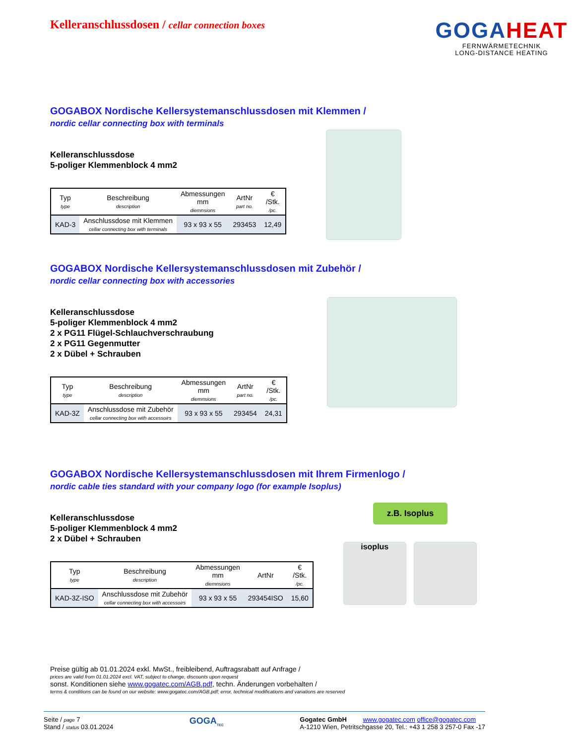Kelleranschlussdosen / cellar connection boxes
GOGA HEAT
FERNWÄRMETECHNIK
LONG-DISTANCE HEATING
GOGABOX Nordische Kellersystemanschlussdosen mit Klemmen /
nordic cellar connecting box with terminals
Kelleranschlussdose
5-poliger Klemmenblock 4 mm2
| Typ type | Beschreibung description | Abmessungen mm diemnsions | ArtNr part no. | € /Stk. /pc. |
| --- | --- | --- | --- | --- |
| KAD-3 | Anschlussdose mit Klemmen cellar connecting box with terminals | 93 x 93 x 55 | 293453 | 12,49 |
GOGABOX Nordische Kellersystemanschlussdosen mit Zubehör /
nordic cellar connecting box with accessories
Kelleranschlussdose
5-poliger Klemmenblock 4 mm2
2 x PG11 Flügel-Schlauchverschraubung
2 x PG11 Gegenmutter
2 x Dübel + Schrauben
| Typ type | Beschreibung description | Abmessungen mm diemnsions | ArtNr part no. | € /Stk. /pc. |
| --- | --- | --- | --- | --- |
| KAD-3Z | Anschlussdose mit Zubehör cellar connecting box with accessoirs | 93 x 93 x 55 | 293454 | 24,31 |
GOGABOX Nordische Kellersystemanschlussdosen mit Ihrem Firmenlogo /
nordic cable ties standard with your company logo (for example Isoplus)
Kelleranschlussdose
5-poliger Klemmenblock 4 mm2
2 x Dübel + Schrauben
| Typ type | Beschreibung description | Abmessungen mm diemnsions | ArtNr | € /Stk. /pc. |
| --- | --- | --- | --- | --- |
| KAD-3Z-ISO | Anschlussdose mit Zubehör cellar connecting box with accessoirs | 93 x 93 x 55 | 293454ISO | 15,60 |
z.B. Isoplus
isoplus
Preise gültig ab 01.01.2024 exkl. MwSt., freibleibend, Auftragsrabatt auf Anfrage /
prices are valid from 01.01.2024 excl. VAT, subject to change, discounts upon request
sonst. Konditionen siehe www.gogatec.com/AGB.pdf, techn. Änderungen vorbehalten /
terms & conditions can be found on our website: www.gogatec.com/AGB.pdf; error, technical modifications and variations are reserved
Seite / page 7
Stand / status 03.01.2024
GOGA<sub>TEC</sub>
Gogatec GmbH www.gogatec.com office@gogatec.com
A-1210 Wien, Petritschgasse 20, Tel.: +43 1 258 3 257-0 Fax -17